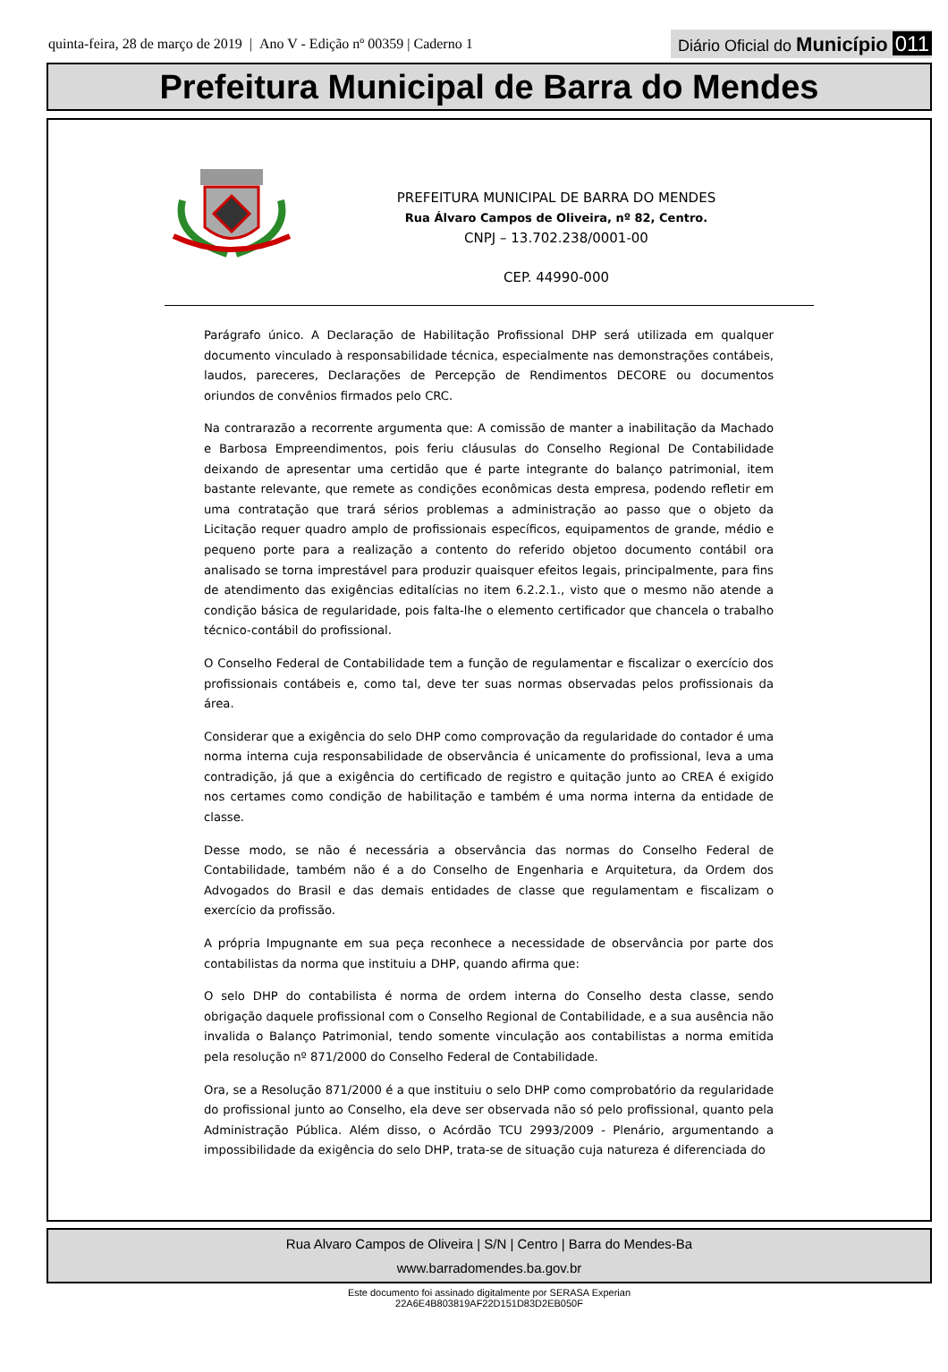quinta-feira, 28 de março de 2019 | Ano V - Edição nº 00359 | Caderno 1
Diário Oficial do Município 011
Prefeitura Municipal de Barra do Mendes
PREFEITURA MUNICIPAL DE BARRA DO MENDES
Rua Álvaro Campos de Oliveira, nº 82, Centro.
CNPJ – 13.702.238/0001-00
CEP. 44990-000
Parágrafo único. A Declaração de Habilitação Profissional DHP será utilizada em qualquer documento vinculado à responsabilidade técnica, especialmente nas demonstrações contábeis, laudos, pareceres, Declarações de Percepção de Rendimentos DECORE ou documentos oriundos de convênios firmados pelo CRC.
Na contrarazão a recorrente argumenta que: A comissão de manter a inabilitação da Machado e Barbosa Empreendimentos, pois feriu cláusulas do Conselho Regional De Contabilidade deixando de apresentar uma certidão que é parte integrante do balanço patrimonial, item bastante relevante, que remete as condições econômicas desta empresa, podendo refletir em uma contratação que trará sérios problemas a administração ao passo que o objeto da Licitação requer quadro amplo de profissionais específicos, equipamentos de grande, médio e pequeno porte para a realização a contento do referido objetoo documento contábil ora analisado se torna imprestável para produzir quaisquer efeitos legais, principalmente, para fins de atendimento das exigências editalícias no item 6.2.2.1., visto que o mesmo não atende a condição básica de regularidade, pois falta-lhe o elemento certificador que chancela o trabalho técnico-contábil do profissional.
O Conselho Federal de Contabilidade tem a função de regulamentar e fiscalizar o exercício dos profissionais contábeis e, como tal, deve ter suas normas observadas pelos profissionais da área.
Considerar que a exigência do selo DHP como comprovação da regularidade do contador é uma norma interna cuja responsabilidade de observância é unicamente do profissional, leva a uma contradição, já que a exigência do certificado de registro e quitação junto ao CREA é exigido nos certames como condição de habilitação e também é uma norma interna da entidade de classe.
Desse modo, se não é necessária a observância das normas do Conselho Federal de Contabilidade, também não é a do Conselho de Engenharia e Arquitetura, da Ordem dos Advogados do Brasil e das demais entidades de classe que regulamentam e fiscalizam o exercício da profissão.
A própria Impugnante em sua peça reconhece a necessidade de observância por parte dos contabilistas da norma que instituiu a DHP, quando afirma que:
O selo DHP do contabilista é norma de ordem interna do Conselho desta classe, sendo obrigação daquele profissional com o Conselho Regional de Contabilidade, e a sua ausência não invalida o Balanço Patrimonial, tendo somente vinculação aos contabilistas a norma emitida pela resolução nº 871/2000 do Conselho Federal de Contabilidade.
Ora, se a Resolução 871/2000 é a que instituiu o selo DHP como comprobatório da regularidade do profissional junto ao Conselho, ela deve ser observada não só pelo profissional, quanto pela Administração Pública. Além disso, o Acórdão TCU 2993/2009 - Plenário, argumentando a impossibilidade da exigência do selo DHP, trata-se de situação cuja natureza é diferenciada do
Rua Alvaro Campos de Oliveira | S/N | Centro | Barra do Mendes-Ba
www.barradomendes.ba.gov.br
Este documento foi assinado digitalmente por SERASA Experian
22A6E4B803819AF22D151D83D2EB050F